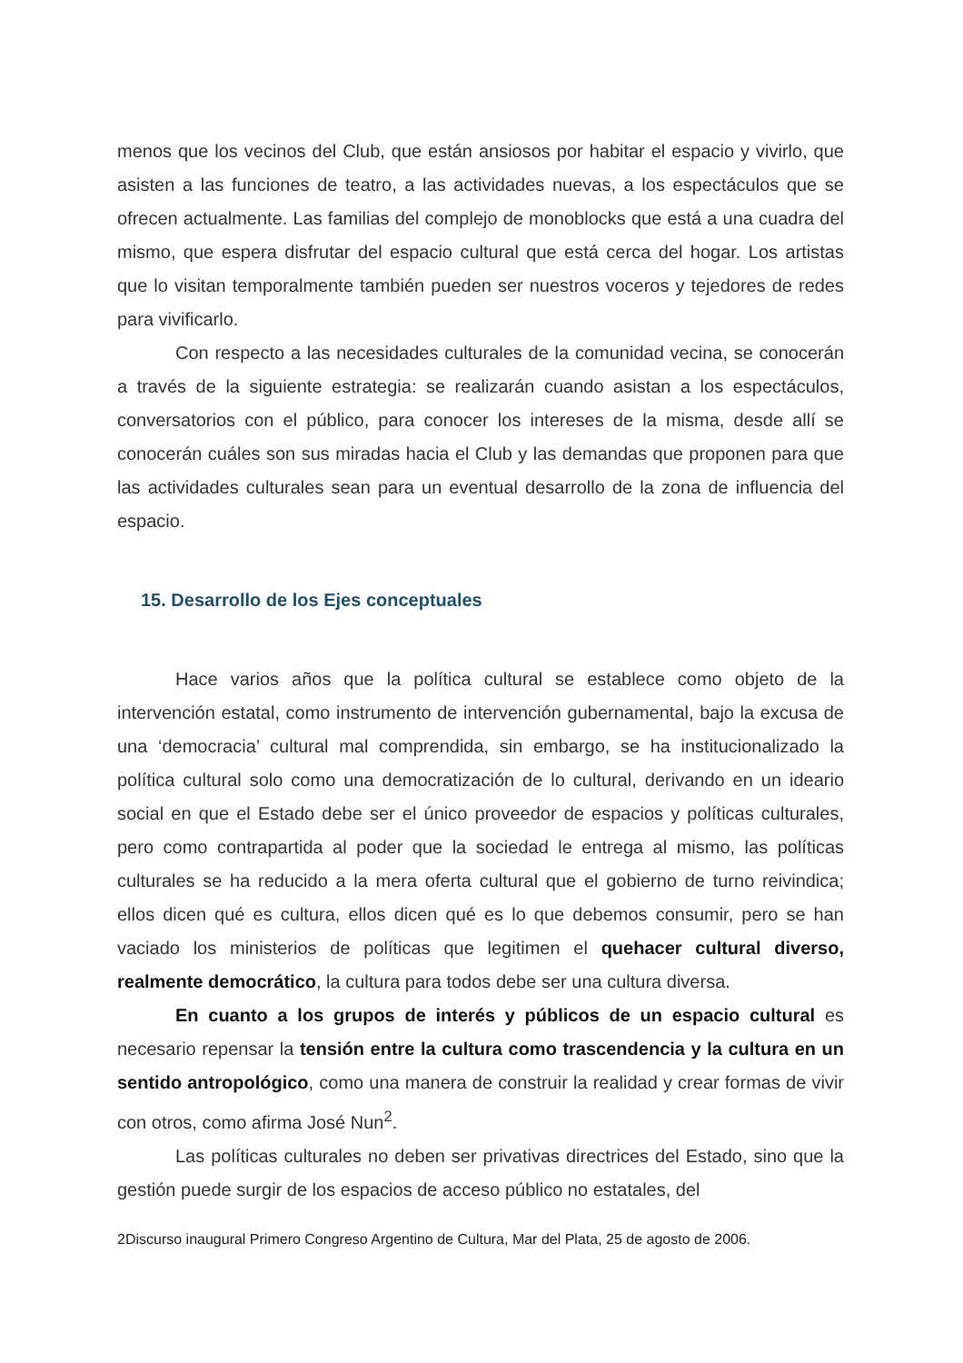menos que los vecinos del Club, que están ansiosos por habitar el espacio y vivirlo, que asisten a las funciones de teatro, a las actividades nuevas, a los espectáculos que se ofrecen actualmente. Las familias del complejo de monoblocks que está a una cuadra del mismo, que espera disfrutar del espacio cultural que está cerca del hogar. Los artistas que lo visitan temporalmente también pueden ser nuestros voceros y tejedores de redes para vivificarlo.
Con respecto a las necesidades culturales de la comunidad vecina, se conocerán a través de la siguiente estrategia: se realizarán cuando asistan a los espectáculos, conversatorios con el público, para conocer los intereses de la misma, desde allí se conocerán cuáles son sus miradas hacia el Club y las demandas que proponen para que las actividades culturales sean para un eventual desarrollo de la zona de influencia del espacio.
15. Desarrollo de los Ejes conceptuales
Hace varios años que la política cultural se establece como objeto de la intervención estatal, como instrumento de intervención gubernamental, bajo la excusa de una ‘democracia’ cultural mal comprendida, sin embargo, se ha institucionalizado la política cultural solo como una democratización de lo cultural, derivando en un ideario social en que el Estado debe ser el único proveedor de espacios y políticas culturales, pero como contrapartida al poder que la sociedad le entrega al mismo, las políticas culturales se ha reducido a la mera oferta cultural que el gobierno de turno reivindica; ellos dicen qué es cultura, ellos dicen qué es lo que debemos consumir, pero se han vaciado los ministerios de políticas que legitimen el quehacer cultural diverso, realmente democrático, la cultura para todos debe ser una cultura diversa.
En cuanto a los grupos de interés y públicos de un espacio cultural es necesario repensar la tensión entre la cultura como trascendencia y la cultura en un sentido antropológico, como una manera de construir la realidad y crear formas de vivir con otros, como afirma José Nun<sup>2</sup>.
Las políticas culturales no deben ser privativas directrices del Estado, sino que la gestión puede surgir de los espacios de acceso público no estatales, del
2Discurso inaugural Primero Congreso Argentino de Cultura, Mar del Plata, 25 de agosto de 2006.